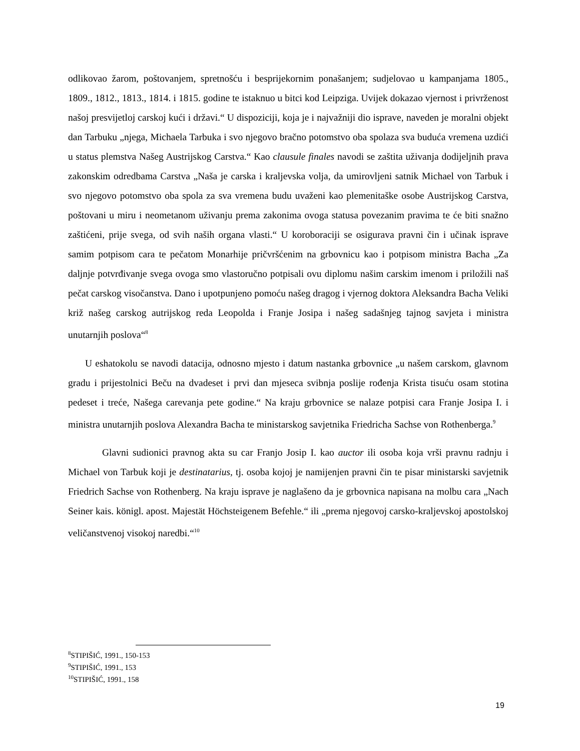odlikovao žarom, poštovanjem, spretnošću i besprijekornim ponašanjem; sudjelovao u kampanjama 1805., 1809., 1812., 1813., 1814. i 1815. godine te istaknuo u bitci kod Leipziga. Uvijek dokazao vjernost i privrženost našoj presvijetloj carskoj kući i državi.“ U dispoziciji, koja je i najvažniji dio isprave, naveden je moralni objekt dan Tarbuku „njega, Michaela Tarbuka i svo njegovo bračno potomstvo oba spolaza sva buduća vremena uzdići u status plemstva Našeg Austrijskog Carstva.“ Kao clausule finales navodi se zaštita uživanja dodijeljnih prava zakonskim odredbama Carstva „Naša je carska i kraljevska volja, da umirovljeni satnik Michael von Tarbuk i svo njegovo potomstvo oba spola za sva vremena budu uvaženi kao plemenitaške osobe Austrijskog Carstva, poštovani u miru i neometanom uživanju prema zakonima ovoga statusa povezanim pravima te će biti snažno zaštićeni, prije svega, od svih naših organa vlasti.“ U koroboraciji se osigurava pravni čin i učinak isprave samim potpisom cara te pečatom Monarhije pričvršćenim na grbovnicu kao i potpisom ministra Bacha „Za daljnje potvrđivanje svega ovoga smo vlastoručno potpisali ovu diplomu našim carskim imenom i priložili naš pečat carskog visočanstva. Dano i upotpunjeno pomoću našeg dragog i vjernog doktora Aleksandra Bacha Veliki križ našeg carskog autrijskog reda Leopolda i Franje Josipa i našeg sadašnjeg tajnog savjeta i ministra unutarnjih poslova“<sup>8</sup>
U eshatokolu se navodi datacija, odnosno mjesto i datum nastanka grbovnice „u našem carskom, glavnom gradu i prijestolnici Beču na dvadeset i prvi dan mjeseca svibnja poslije rođenja Krista tisuću osam stotina pedeset i treće, Našega carevanja pete godine.“ Na kraju grbovnice se nalaze potpisi cara Franje Josipa I. i ministra unutarnjih poslova Alexandra Bacha te ministarskog savjetnika Friedricha Sachse von Rothenberga.<sup>9</sup>
Glavni sudionici pravnog akta su car Franjo Josip I. kao auctor ili osoba koja vrši pravnu radnju i Michael von Tarbuk koji je destinatarius, tj. osoba kojoj je namijenjen pravni čin te pisar ministarski savjetnik Friedrich Sachse von Rothenberg. Na kraju isprave je naglašeno da je grbovnica napisana na molbu cara „Nach Seiner kais. königl. apost. Majestät Höchsteigenem Befehle.“ ili „prema njegovoj carsko-kraljevskoj apostolskoj veličanstvenoj visokoj naredbi.“<sup>10</sup>
<sup>8</sup> STIPIŠIĆ, 1991., 150-153
<sup>9</sup> STIPIŠIĆ, 1991., 153
<sup>10</sup> STIPIŠIĆ, 1991., 158
19